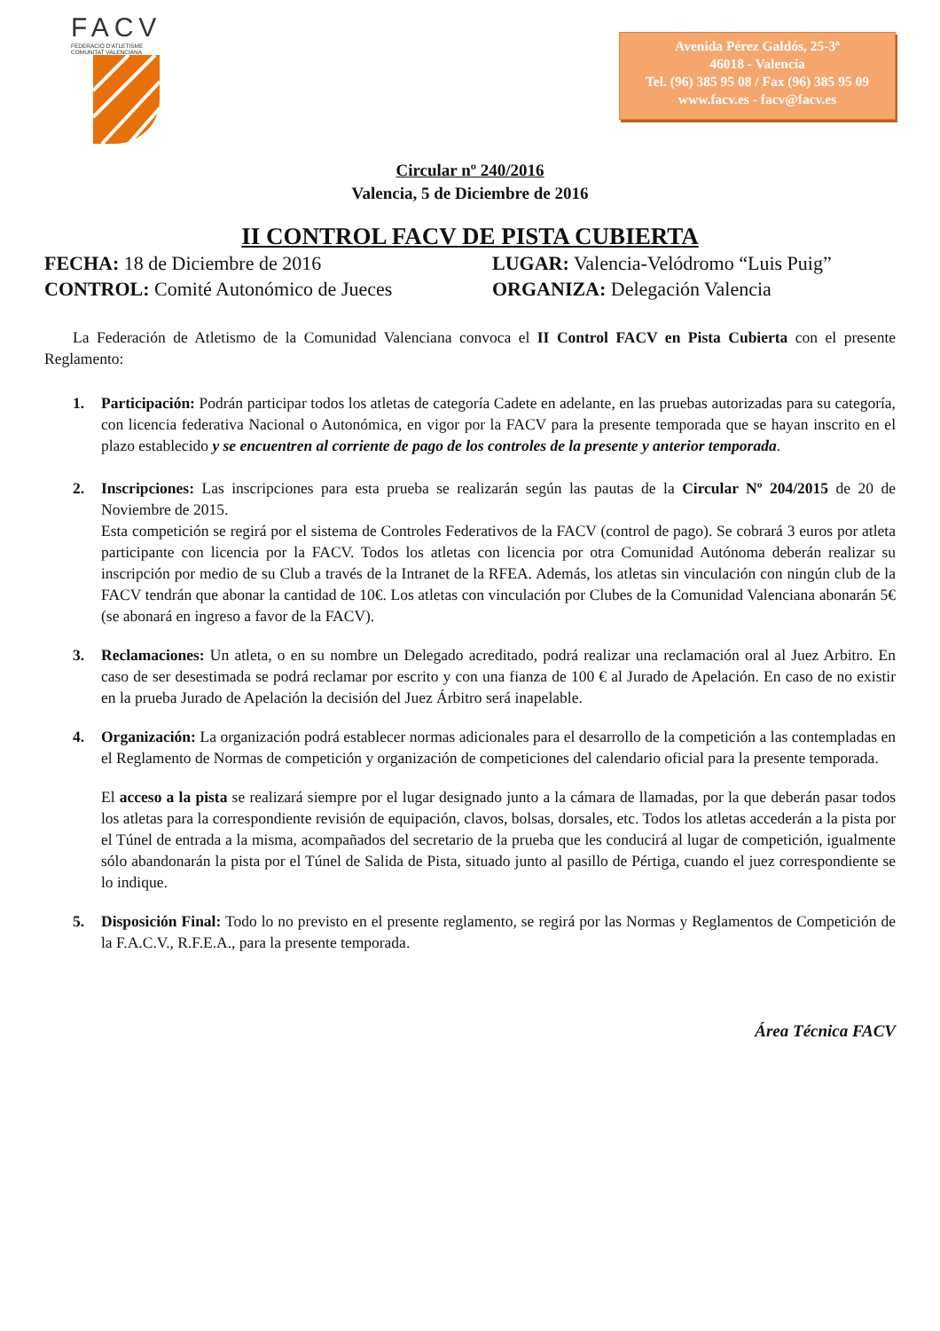FACV
FEDERACIÓ D'ATLETISME
COMUNITAT VALENCIANA
Avenida Pérez Galdós, 25-3ª
46018 - Valencia
Tel. (96) 385 95 08 / Fax (96) 385 95 09
www.facv.es - facv@facv.es
Circular nº 240/2016
Valencia, 5 de Diciembre de 2016
II CONTROL FACV DE PISTA CUBIERTA
FECHA: 18 de Diciembre de 2016
LUGAR: Valencia-Velódromo “Luis Puig”
CONTROL: Comité Autonómico de Jueces
ORGANIZA: Delegación Valencia
La Federación de Atletismo de la Comunidad Valenciana convoca el II Control FACV en Pista Cubierta con el presente Reglamento:
1. Participación: Podrán participar todos los atletas de categoría Cadete en adelante, en las pruebas autorizadas para su categoría, con licencia federativa Nacional o Autonómica, en vigor por la FACV para la presente temporada que se hayan inscrito en el plazo establecido y se encuentren al corriente de pago de los controles de la presente y anterior temporada.
2. Inscripciones: Las inscripciones para esta prueba se realizarán según las pautas de la Circular Nº 204/2015 de 20 de Noviembre de 2015.
Esta competición se regirá por el sistema de Controles Federativos de la FACV (control de pago). Se cobrará 3 euros por atleta participante con licencia por la FACV. Todos los atletas con licencia por otra Comunidad Autónoma deberán realizar su inscripción por medio de su Club a través de la Intranet de la RFEA. Además, los atletas sin vinculación con ningún club de la FACV tendrán que abonar la cantidad de 10€. Los atletas con vinculación por Clubes de la Comunidad Valenciana abonarán 5€ (se abonará en ingreso a favor de la FACV).
3. Reclamaciones: Un atleta, o en su nombre un Delegado acreditado, podrá realizar una reclamación oral al Juez Arbitro. En caso de ser desestimada se podrá reclamar por escrito y con una fianza de 100 € al Jurado de Apelación. En caso de no existir en la prueba Jurado de Apelación la decisión del Juez Árbitro será inapelable.
4. Organización: La organización podrá establecer normas adicionales para el desarrollo de la competición a las contempladas en el Reglamento de Normas de competición y organización de competiciones del calendario oficial para la presente temporada.
El acceso a la pista se realizará siempre por el lugar designado junto a la cámara de llamadas, por la que deberán pasar todos los atletas para la correspondiente revisión de equipación, clavos, bolsas, dorsales, etc. Todos los atletas accederán a la pista por el Túnel de entrada a la misma, acompañados del secretario de la prueba que les conducirá al lugar de competición, igualmente sólo abandonarán la pista por el Túnel de Salida de Pista, situado junto al pasillo de Pértiga, cuando el juez correspondiente se lo indique.
5. Disposición Final: Todo lo no previsto en el presente reglamento, se regirá por las Normas y Reglamentos de Competición de la F.A.C.V., R.F.E.A., para la presente temporada.
Área Técnica FACV